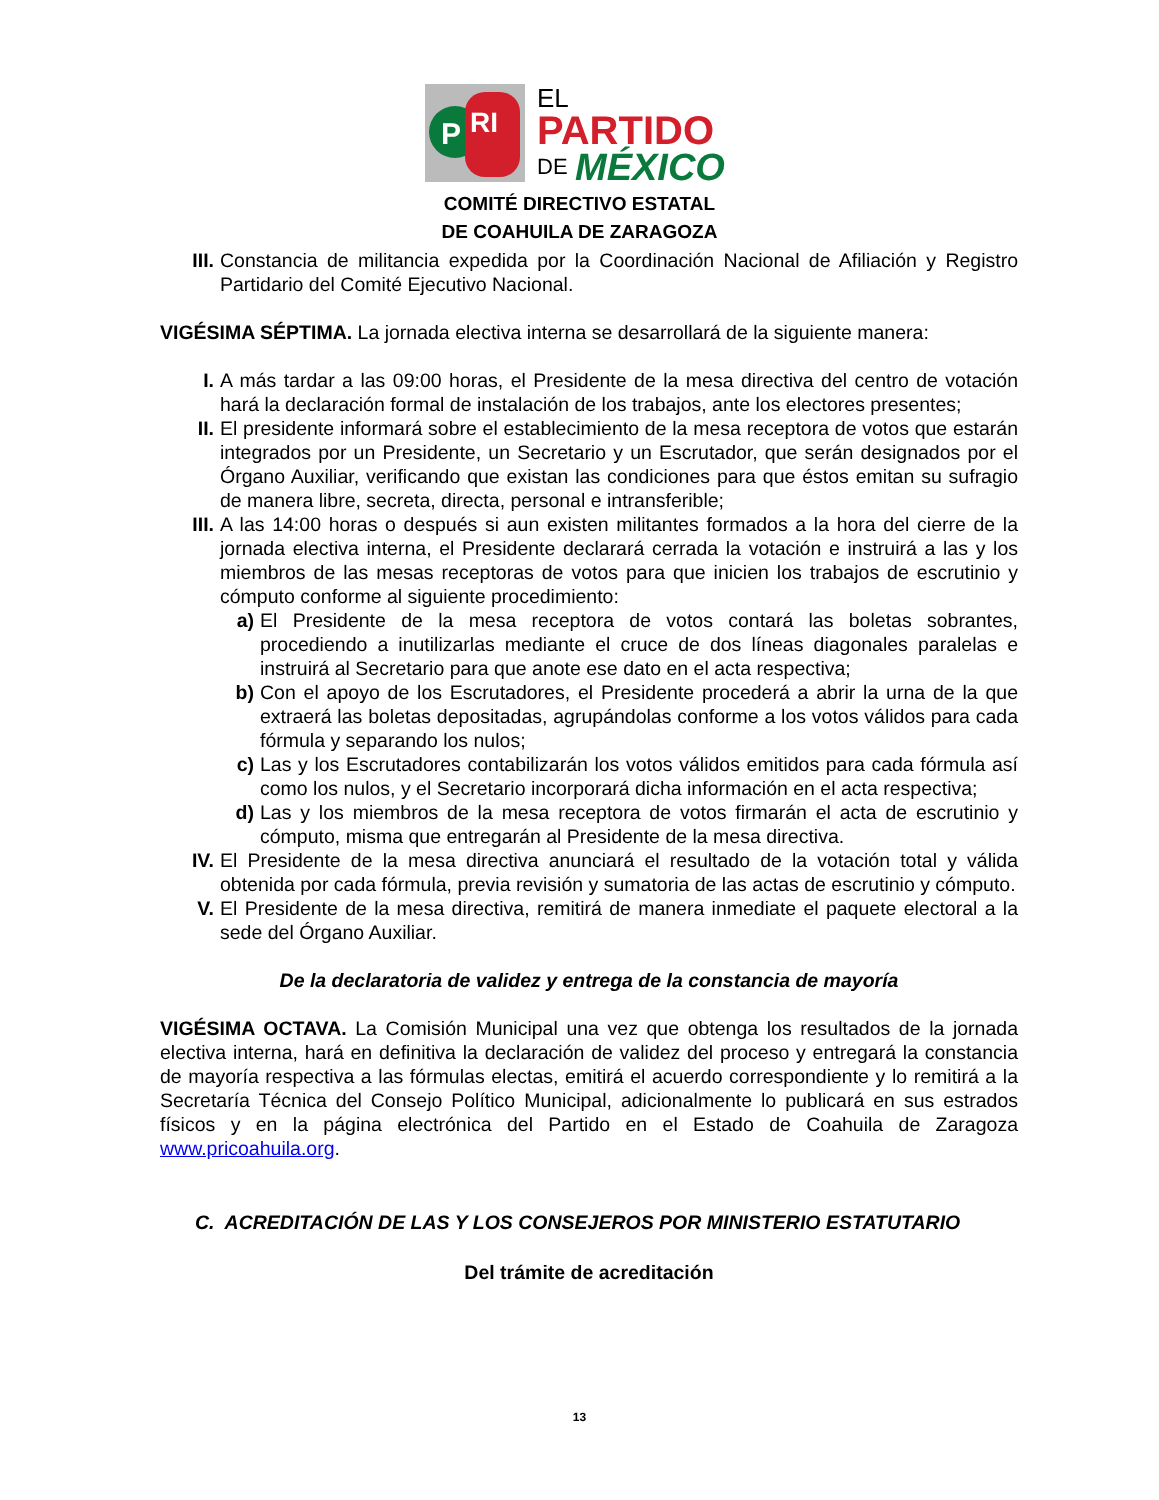P
RI
EL
PARTIDO
DE
MÉXICO
COMITÉ DIRECTIVO ESTATAL
DE COAHUILA DE ZARAGOZA
III. Constancia de militancia expedida por la Coordinación Nacional de Afiliación y Registro Partidario del Comité Ejecutivo Nacional.
VIGÉSIMA SÉPTIMA. La jornada electiva interna se desarrollará de la siguiente manera:
I. A más tardar a las 09:00 horas, el Presidente de la mesa directiva del centro de votación hará la declaración formal de instalación de los trabajos, ante los electores presentes;
II. El presidente informará sobre el establecimiento de la mesa receptora de votos que estarán integrados por un Presidente, un Secretario y un Escrutador, que serán designados por el Órgano Auxiliar, verificando que existan las condiciones para que éstos emitan su sufragio de manera libre, secreta, directa, personal e intransferible;
III. A las 14:00 horas o después si aun existen militantes formados a la hora del cierre de la jornada electiva interna, el Presidente declarará cerrada la votación e instruirá a las y los miembros de las mesas receptoras de votos para que inicien los trabajos de escrutinio y cómputo conforme al siguiente procedimiento:
a) El Presidente de la mesa receptora de votos contará las boletas sobrantes, procediendo a inutilizarlas mediante el cruce de dos líneas diagonales paralelas e instruirá al Secretario para que anote ese dato en el acta respectiva;
b) Con el apoyo de los Escrutadores, el Presidente procederá a abrir la urna de la que extraerá las boletas depositadas, agrupándolas conforme a los votos válidos para cada fórmula y separando los nulos;
c) Las y los Escrutadores contabilizarán los votos válidos emitidos para cada fórmula así como los nulos, y el Secretario incorporará dicha información en el acta respectiva;
d) Las y los miembros de la mesa receptora de votos firmarán el acta de escrutinio y cómputo, misma que entregarán al Presidente de la mesa directiva.
IV. El Presidente de la mesa directiva anunciará el resultado de la votación total y válida obtenida por cada fórmula, previa revisión y sumatoria de las actas de escrutinio y cómputo.
V. El Presidente de la mesa directiva, remitirá de manera inmediate el paquete electoral a la sede del Órgano Auxiliar.
De la declaratoria de validez y entrega de la constancia de mayoría
VIGÉSIMA OCTAVA. La Comisión Municipal una vez que obtenga los resultados de la jornada electiva interna, hará en definitiva la declaración de validez del proceso y entregará la constancia de mayoría respectiva a las fórmulas electas, emitirá el acuerdo correspondiente y lo remitirá a la Secretaría Técnica del Consejo Político Municipal, adicionalmente lo publicará en sus estrados físicos y en la página electrónica del Partido en el Estado de Coahuila de Zaragoza www.pricoahuila.org.
C. ACREDITACIÓN DE LAS Y LOS CONSEJEROS POR MINISTERIO ESTATUTARIO
Del trámite de acreditación
13